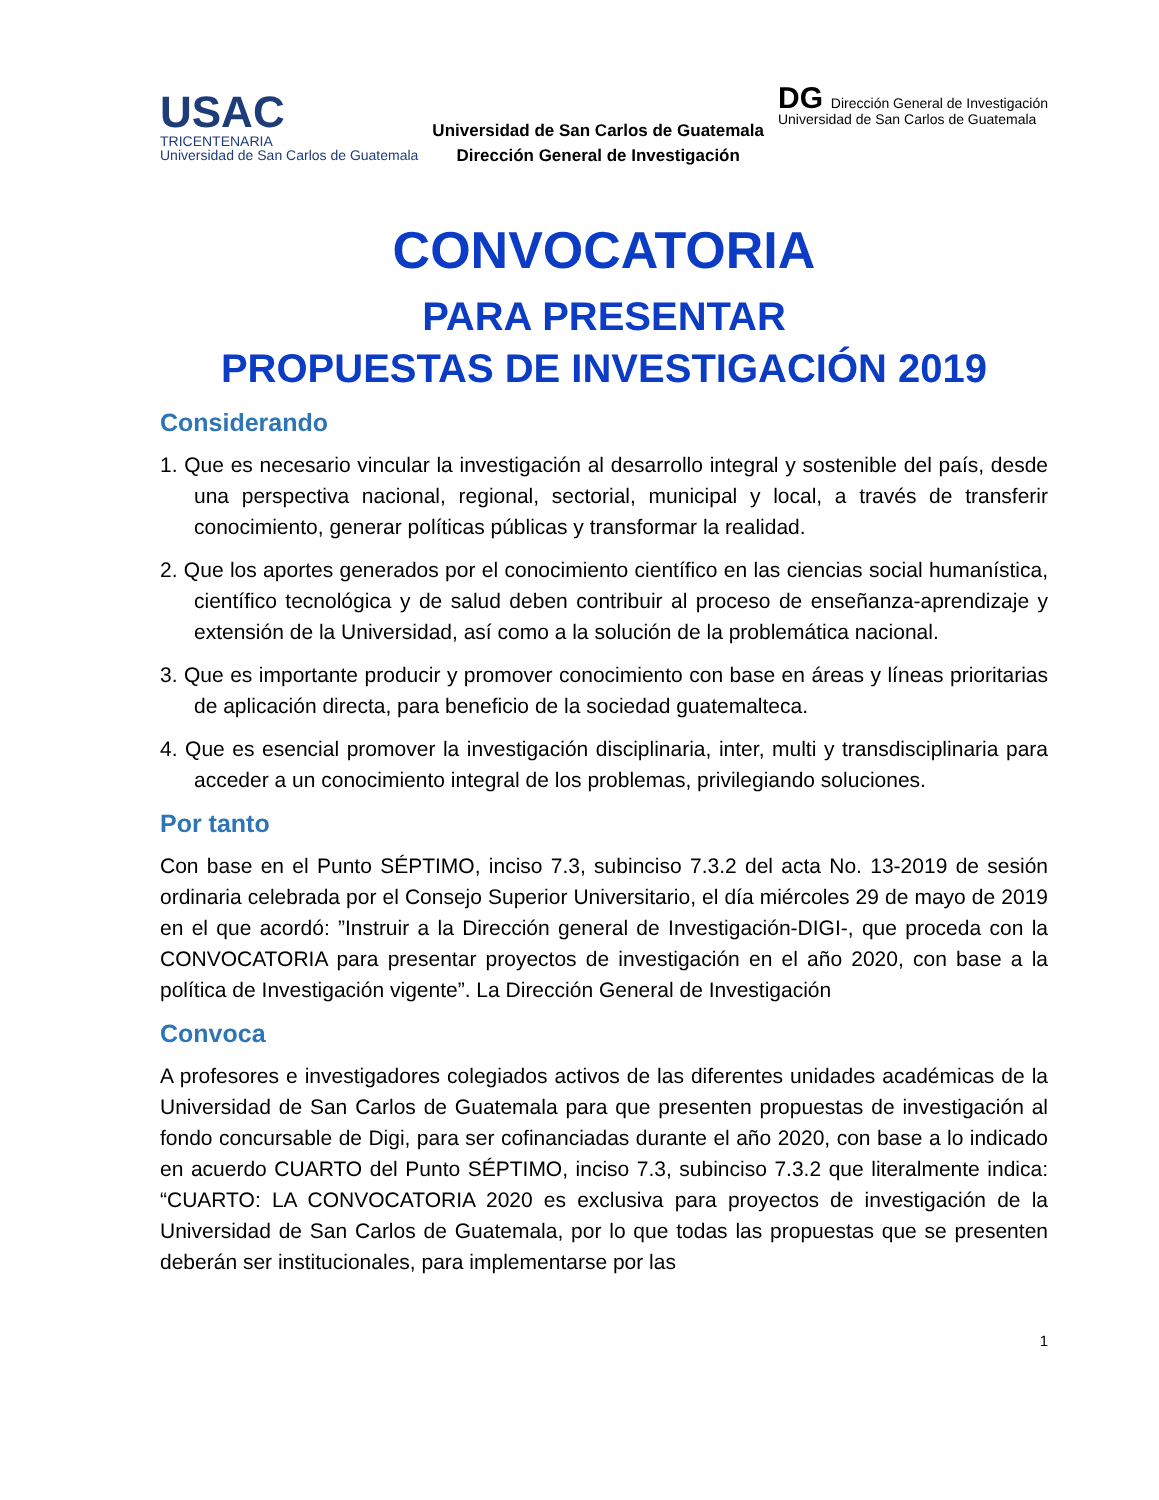USAC
TRICENTENARIA
Universidad de San Carlos de Guatemala
Universidad de San Carlos de Guatemala
Dirección General de Investigación
DG Dirección General de Investigación
Universidad de San Carlos de Guatemala
CONVOCATORIA
PARA PRESENTAR
PROPUESTAS DE INVESTIGACIÓN 2019
Considerando
1. Que es necesario vincular la investigación al desarrollo integral y sostenible del país, desde una perspectiva nacional, regional, sectorial, municipal y local, a través de transferir conocimiento, generar políticas públicas y transformar la realidad.
2. Que los aportes generados por el conocimiento científico en las ciencias social humanística, científico tecnológica y de salud deben contribuir al proceso de enseñanza-aprendizaje y extensión de la Universidad, así como a la solución de la problemática nacional.
3. Que es importante producir y promover conocimiento con base en áreas y líneas prioritarias de aplicación directa, para beneficio de la sociedad guatemalteca.
4. Que es esencial promover la investigación disciplinaria, inter, multi y transdisciplinaria para acceder a un conocimiento integral de los problemas, privilegiando soluciones.
Por tanto
Con base en el Punto SÉPTIMO, inciso 7.3, subinciso 7.3.2 del acta No. 13-2019 de sesión ordinaria celebrada por el Consejo Superior Universitario, el día miércoles 29 de mayo de 2019 en el que acordó: ”Instruir a la Dirección general de Investigación-DIGI-, que proceda con la CONVOCATORIA para presentar proyectos de investigación en el año 2020, con base a la política de Investigación vigente”. La Dirección General de Investigación
Convoca
A profesores e investigadores colegiados activos de las diferentes unidades académicas de la Universidad de San Carlos de Guatemala para que presenten propuestas de investigación al fondo concursable de Digi, para ser cofinanciadas durante el año 2020, con base a lo indicado en acuerdo CUARTO del Punto SÉPTIMO, inciso 7.3, subinciso 7.3.2 que literalmente indica: “CUARTO: LA CONVOCATORIA 2020 es exclusiva para proyectos de investigación de la Universidad de San Carlos de Guatemala, por lo que todas las propuestas que se presenten deberán ser institucionales, para implementarse por las
1